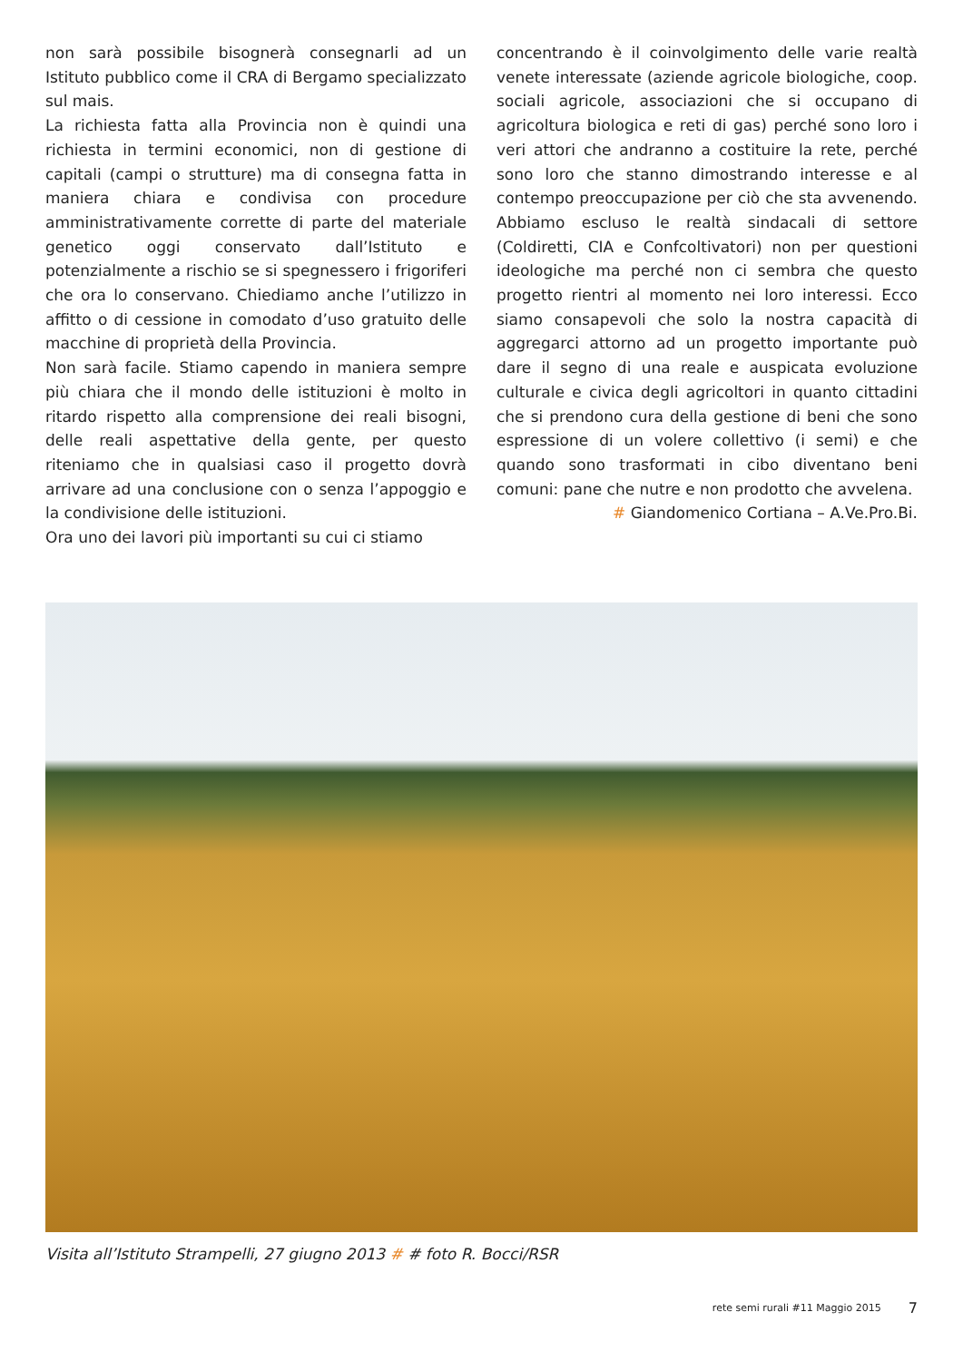non sarà possibile bisognerà consegnarli ad un Istituto pubblico come il CRA di Bergamo specializzato sul mais.
La richiesta fatta alla Provincia non è quindi una richiesta in termini economici, non di gestione di capitali (campi o strutture) ma di consegna fatta in maniera chiara e condivisa con procedure amministrativamente corrette di parte del materiale genetico oggi conservato dall’Istituto e potenzialmente a rischio se si spegnessero i frigoriferi che ora lo conservano. Chiediamo anche l’utilizzo in affitto o di cessione in comodato d’uso gratuito delle macchine di proprietà della Provincia.
Non sarà facile. Stiamo capendo in maniera sempre più chiara che il mondo delle istituzioni è molto in ritardo rispetto alla comprensione dei reali bisogni, delle reali aspettative della gente, per questo riteniamo che in qualsiasi caso il progetto dovrà arrivare ad una conclusione con o senza l’appoggio e la condivisione delle istituzioni.
Ora uno dei lavori più importanti su cui ci stiamo
concentrando è il coinvolgimento delle varie realtà venete interessate (aziende agricole biologiche, coop. sociali agricole, associazioni che si occupano di agricoltura biologica e reti di gas) perché sono loro i veri attori che andranno a costituire la rete, perché sono loro che stanno dimostrando interesse e al contempo preoccupazione per ciò che sta avvenendo. Abbiamo escluso le realtà sindacali di settore (Coldiretti, CIA e Confcoltivatori) non per questioni ideologiche ma perché non ci sembra che questo progetto rientri al momento nei loro interessi. Ecco siamo consapevoli che solo la nostra capacità di aggregarci attorno ad un progetto importante può dare il segno di una reale e auspicata evoluzione culturale e civica degli agricoltori in quanto cittadini che si prendono cura della gestione di beni che sono espressione di un volere collettivo (i semi) e che quando sono trasformati in cibo diventano beni comuni: pane che nutre e non prodotto che avvelena.
# Giandomenico Cortiana – A.Ve.Pro.Bi.
Visita all’Istituto Strampelli, 27 giugno 2013 # # foto R. Bocci/RSR
rete semi rurali #11 Maggio 2015 7